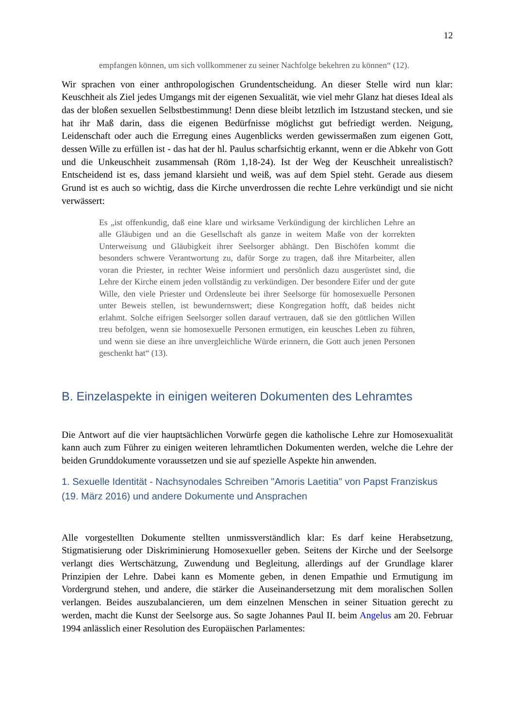12
empfangen können, um sich vollkommener zu seiner Nachfolge bekehren zu können“ (12).
Wir sprachen von einer anthropologischen Grundentscheidung. An dieser Stelle wird nun klar: Keuschheit als Ziel jedes Umgangs mit der eigenen Sexualität, wie viel mehr Glanz hat dieses Ideal als das der bloßen sexuellen Selbstbestimmung! Denn diese bleibt letztlich im Istzustand stecken, und sie hat ihr Maß darin, dass die eigenen Bedürfnisse möglichst gut befriedigt werden. Neigung, Leidenschaft oder auch die Erregung eines Augenblicks werden gewissermaßen zum eigenen Gott, dessen Wille zu erfüllen ist - das hat der hl. Paulus scharfsichtig erkannt, wenn er die Abkehr von Gott und die Unkeuschheit zusammensah (Röm 1,18-24). Ist der Weg der Keuschheit unrealistisch? Entscheidend ist es, dass jemand klarsieht und weiß, was auf dem Spiel steht. Gerade aus diesem Grund ist es auch so wichtig, dass die Kirche unverdrossen die rechte Lehre verkündigt und sie nicht verwässert:
Es „ist offenkundig, daß eine klare und wirksame Verkündigung der kirchlichen Lehre an alle Gläubigen und an die Gesellschaft als ganze in weitem Maße von der korrekten Unterweisung und Gläubigkeit ihrer Seelsorger abhängt. Den Bischöfen kommt die besonders schwere Verantwortung zu, dafür Sorge zu tragen, daß ihre Mitarbeiter, allen voran die Priester, in rechter Weise informiert und persönlich dazu ausgerüstet sind, die Lehre der Kirche einem jeden vollständig zu verkündigen. Der besondere Eifer und der gute Wille, den viele Priester und Ordensleute bei ihrer Seelsorge für homosexuelle Personen unter Beweis stellen, ist bewundernswert; diese Kongregation hofft, daß beides nicht erlahmt. Solche eifrigen Seelsorger sollen darauf vertrauen, daß sie den göttlichen Willen treu befolgen, wenn sie homosexuelle Personen ermutigen, ein keusches Leben zu führen, und wenn sie diese an ihre unvergleichliche Würde erinnern, die Gott auch jenen Personen geschenkt hat“ (13).
B. Einzelaspekte in einigen weiteren Dokumenten des Lehramtes
Die Antwort auf die vier hauptsächlichen Vorwürfe gegen die katholische Lehre zur Homosexualität kann auch zum Führer zu einigen weiteren lehramtlichen Dokumenten werden, welche die Lehre der beiden Grunddokumente voraussetzen und sie auf spezielle Aspekte hin anwenden.
1. Sexuelle Identität - Nachsynodales Schreiben "Amoris Laetitia" von Papst Franziskus (19. März 2016) und andere Dokumente und Ansprachen
Alle vorgestellten Dokumente stellten unmissverständlich klar: Es darf keine Herabsetzung, Stigmatisierung oder Diskriminierung Homosexueller geben. Seitens der Kirche und der Seelsorge verlangt dies Wertschätzung, Zuwendung und Begleitung, allerdings auf der Grundlage klarer Prinzipien der Lehre. Dabei kann es Momente geben, in denen Empathie und Ermutigung im Vordergrund stehen, und andere, die stärker die Auseinandersetzung mit dem moralischen Sollen verlangen. Beides auszubalancieren, um dem einzelnen Menschen in seiner Situation gerecht zu werden, macht die Kunst der Seelsorge aus. So sagte Johannes Paul II. beim Angelus am 20. Februar 1994 anlässlich einer Resolution des Europäischen Parlamentes: